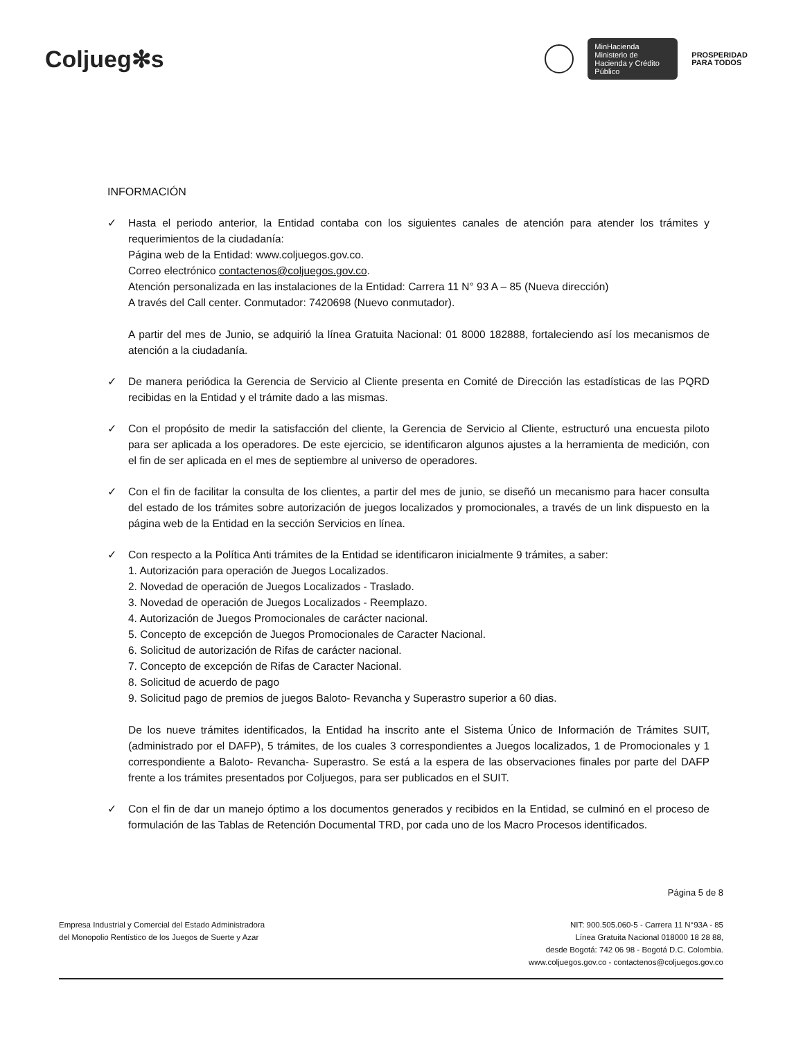Coljueg✻s
MinHacienda
Ministerio de Hacienda y Crédito Público
PROSPERIDAD
PARA TODOS
INFORMACIÓN
✓ Hasta el periodo anterior, la Entidad contaba con los siguientes canales de atención para atender los trámites y requerimientos de la ciudadanía:
Página web de la Entidad: www.coljuegos.gov.co.
Correo electrónico contactenos@coljuegos.gov.co.
Atención personalizada en las instalaciones de la Entidad: Carrera 11 N° 93 A – 85 (Nueva dirección)
A través del Call center. Conmutador: 7420698 (Nuevo conmutador).
A partir del mes de Junio, se adquirió la línea Gratuita Nacional: 01 8000 182888, fortaleciendo así los mecanismos de atención a la ciudadanía.
✓ De manera periódica la Gerencia de Servicio al Cliente presenta en Comité de Dirección las estadísticas de las PQRD recibidas en la Entidad y el trámite dado a las mismas.
✓ Con el propósito de medir la satisfacción del cliente, la Gerencia de Servicio al Cliente, estructuró una encuesta piloto para ser aplicada a los operadores. De este ejercicio, se identificaron algunos ajustes a la herramienta de medición, con el fin de ser aplicada en el mes de septiembre al universo de operadores.
✓ Con el fin de facilitar la consulta de los clientes, a partir del mes de junio, se diseñó un mecanismo para hacer consulta del estado de los trámites sobre autorización de juegos localizados y promocionales, a través de un link dispuesto en la página web de la Entidad en la sección Servicios en línea.
✓ Con respecto a la Política Anti trámites de la Entidad se identificaron inicialmente 9 trámites, a saber:
1. Autorización para operación de Juegos Localizados.
2. Novedad de operación de Juegos Localizados - Traslado.
3. Novedad de operación de Juegos Localizados - Reemplazo.
4. Autorización de Juegos Promocionales de carácter nacional.
5. Concepto de excepción de Juegos Promocionales de Caracter Nacional.
6. Solicitud de autorización de Rifas de carácter nacional.
7. Concepto de excepción de Rifas de Caracter Nacional.
8. Solicitud de acuerdo de pago
9. Solicitud pago de premios de juegos Baloto- Revancha y Superastro superior a 60 dias.
De los nueve trámites identificados, la Entidad ha inscrito ante el Sistema Único de Información de Trámites SUIT, (administrado por el DAFP), 5 trámites, de los cuales 3 correspondientes a Juegos localizados, 1 de Promocionales y 1 correspondiente a Baloto- Revancha- Superastro. Se está a la espera de las observaciones finales por parte del DAFP frente a los trámites presentados por Coljuegos, para ser publicados en el SUIT.
✓ Con el fin de dar un manejo óptimo a los documentos generados y recibidos en la Entidad, se culminó en el proceso de formulación de las Tablas de Retención Documental TRD, por cada uno de los Macro Procesos identificados.
Página 5 de 8
Empresa Industrial y Comercial del Estado Administradora
del Monopolio Rentístico de los Juegos de Suerte y Azar
NIT: 900.505.060-5 - Carrera 11 N°93A - 85
Línea Gratuita Nacional 018000 18 28 88,
desde Bogotá: 742 06 98 - Bogotá D.C. Colombia.
www.coljuegos.gov.co - contactenos@coljuegos.gov.co